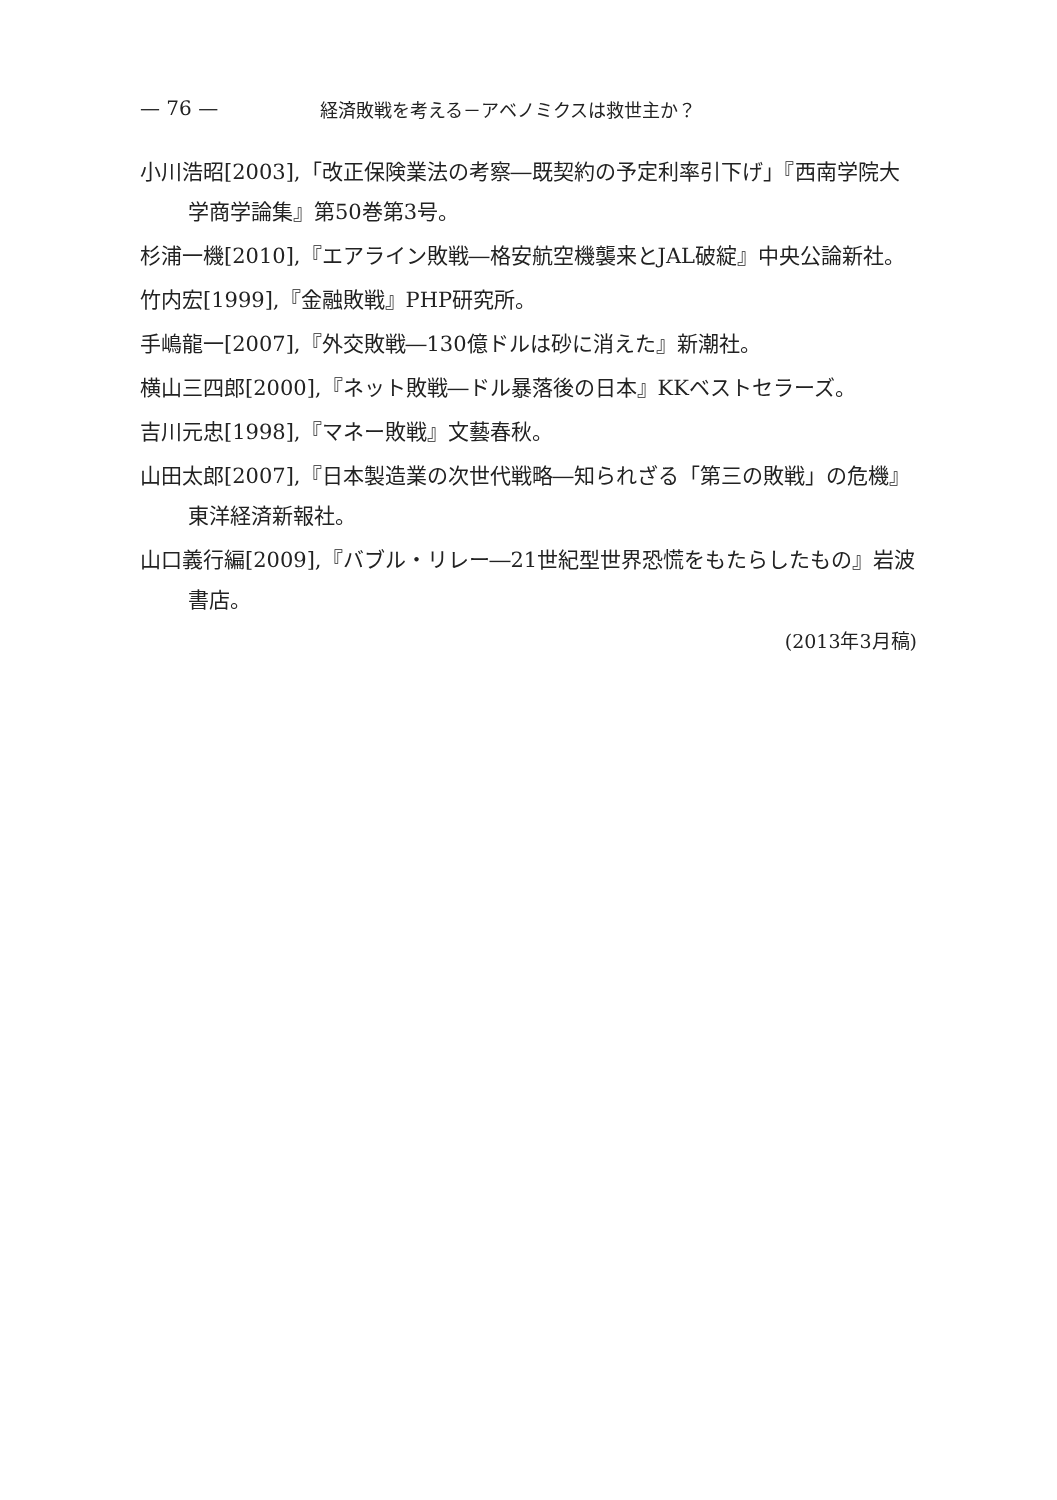— 76 — 経済敗戦を考える－アベノミクスは救世主か？
小川浩昭[2003],「改正保険業法の考察―既契約の予定利率引下げ」『西南学院大学商学論集』第50巻第3号。
杉浦一機[2010],『エアライン敗戦―格安航空機襲来とJAL破綻』中央公論新社。
竹内宏[1999],『金融敗戦』PHP研究所。
手嶋龍一[2007],『外交敗戦―130億ドルは砂に消えた』新潮社。
横山三四郎[2000],『ネット敗戦―ドル暴落後の日本』KKベストセラーズ。
吉川元忠[1998],『マネー敗戦』文藝春秋。
山田太郎[2007],『日本製造業の次世代戦略―知られざる「第三の敗戦」の危機』東洋経済新報社。
山口義行編[2009],『バブル・リレー―21世紀型世界恐慌をもたらしたもの』岩波書店。
(2013年3月稿)